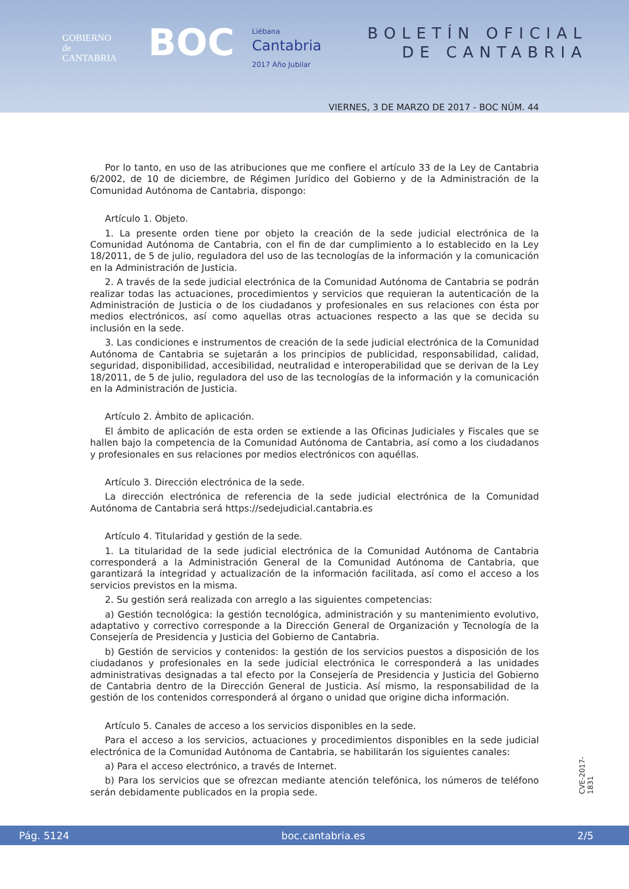GOBIERNO
de
CANTABRIA
BOC
Liébana
Cantabria
2017 Año Jubilar
BOLETÍN OFICIAL
DE CANTABRIA
VIERNES, 3 DE MARZO DE 2017 - BOC NÚM. 44
Por lo tanto, en uso de las atribuciones que me confiere el artículo 33 de la Ley de Cantabria 6/2002, de 10 de diciembre, de Régimen Jurídico del Gobierno y de la Administración de la Comunidad Autónoma de Cantabria, dispongo:
Artículo 1. Objeto.
1. La presente orden tiene por objeto la creación de la sede judicial electrónica de la Comunidad Autónoma de Cantabria, con el fin de dar cumplimiento a lo establecido en la Ley 18/2011, de 5 de julio, reguladora del uso de las tecnologías de la información y la comunicación en la Administración de Justicia.
2. A través de la sede judicial electrónica de la Comunidad Autónoma de Cantabria se podrán realizar todas las actuaciones, procedimientos y servicios que requieran la autenticación de la Administración de Justicia o de los ciudadanos y profesionales en sus relaciones con ésta por medios electrónicos, así como aquellas otras actuaciones respecto a las que se decida su inclusión en la sede.
3. Las condiciones e instrumentos de creación de la sede judicial electrónica de la Comunidad Autónoma de Cantabria se sujetarán a los principios de publicidad, responsabilidad, calidad, seguridad, disponibilidad, accesibilidad, neutralidad e interoperabilidad que se derivan de la Ley 18/2011, de 5 de julio, reguladora del uso de las tecnologías de la información y la comunicación en la Administración de Justicia.
Artículo 2. Ámbito de aplicación.
El ámbito de aplicación de esta orden se extiende a las Oficinas Judiciales y Fiscales que se hallen bajo la competencia de la Comunidad Autónoma de Cantabria, así como a los ciudadanos y profesionales en sus relaciones por medios electrónicos con aquéllas.
Artículo 3. Dirección electrónica de la sede.
La dirección electrónica de referencia de la sede judicial electrónica de la Comunidad Autónoma de Cantabria será https://sedejudicial.cantabria.es
Artículo 4. Titularidad y gestión de la sede.
1. La titularidad de la sede judicial electrónica de la Comunidad Autónoma de Cantabria corresponderá a la Administración General de la Comunidad Autónoma de Cantabria, que garantizará la integridad y actualización de la información facilitada, así como el acceso a los servicios previstos en la misma.
2. Su gestión será realizada con arreglo a las siguientes competencias:
a) Gestión tecnológica: la gestión tecnológica, administración y su mantenimiento evolutivo, adaptativo y correctivo corresponde a la Dirección General de Organización y Tecnología de la Consejería de Presidencia y Justicia del Gobierno de Cantabria.
b) Gestión de servicios y contenidos: la gestión de los servicios puestos a disposición de los ciudadanos y profesionales en la sede judicial electrónica le corresponderá a las unidades administrativas designadas a tal efecto por la Consejería de Presidencia y Justicia del Gobierno de Cantabria dentro de la Dirección General de Justicia. Así mismo, la responsabilidad de la gestión de los contenidos corresponderá al órgano o unidad que origine dicha información.
Artículo 5. Canales de acceso a los servicios disponibles en la sede.
Para el acceso a los servicios, actuaciones y procedimientos disponibles en la sede judicial electrónica de la Comunidad Autónoma de Cantabria, se habilitarán los siguientes canales:
a) Para el acceso electrónico, a través de Internet.
b) Para los servicios que se ofrezcan mediante atención telefónica, los números de teléfono serán debidamente publicados en la propia sede.
CVE-2017-1831
Pág. 5124 boc.cantabria.es 2/5